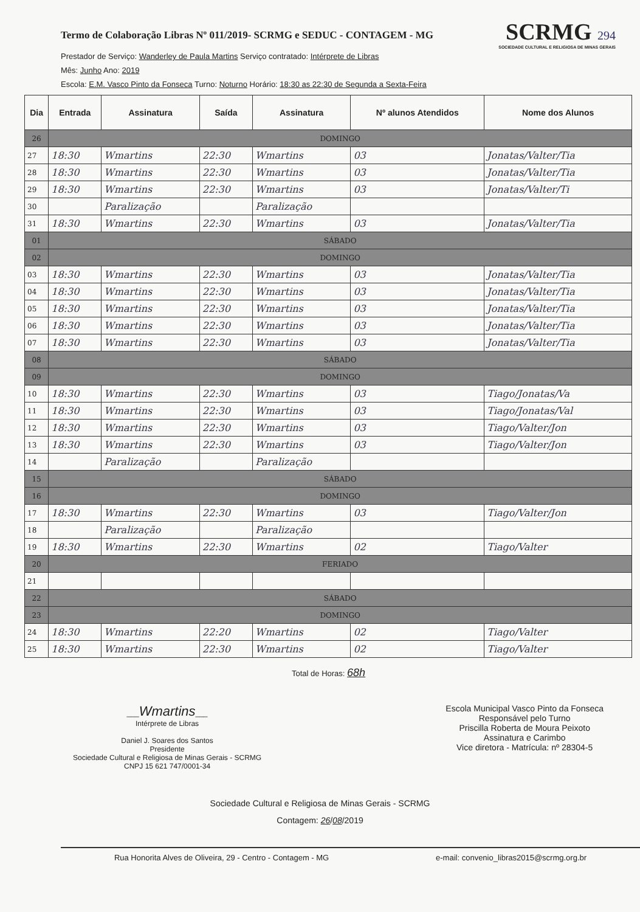Termo de Colaboração Libras Nº 011/2019- SCRMG e SEDUC - CONTAGEM - MG
SCRMG 294
SOCIEDADE CULTURAL E RELIGIOSA DE MINAS GERAIS
Prestador de Serviço: Wanderley de Paula Martins Serviço contratado: Intérprete de Libras
Mês: Junho Ano: 2019
Escola: E.M. Vasco Pinto da Fonseca Turno: Noturno Horário: 18:30 as 22:30 de Segunda a Sexta-Feira
| Dia | Entrada | Assinatura | Saída | Assinatura | Nº alunos Atendidos | Nome dos Alunos |
| --- | --- | --- | --- | --- | --- | --- |
| 26 | DOMINGO | | | | | |
| 27 | 18:30 | Wmartins | 22:30 | Wmartins | 03 | Jonatas/Valter/Tia |
| 28 | 18:30 | Wmartins | 22:30 | Wmartins | 03 | Jonatas/Valter/Tia |
| 29 | 18:30 | Wmartins | 22:30 | Wmartins | 03 | Jonatas/Valter/Ti |
| 30 | | Paralização | | Paralização | | |
| 31 | 18:30 | Wmartins | 22:30 | Wmartins | 03 | Jonatas/Valter/Tia |
| 01 | SÁBADO | | | | | |
| 02 | DOMINGO | | | | | |
| 03 | 18:30 | Wmartins | 22:30 | Wmartins | 03 | Jonatas/Valter/Tia |
| 04 | 18:30 | Wmartins | 22:30 | Wmartins | 03 | Jonatas/Valter/Tia |
| 05 | 18:30 | Wmartins | 22:30 | Wmartins | 03 | Jonatas/Valter/Tia |
| 06 | 18:30 | Wmartins | 22:30 | Wmartins | 03 | Jonatas/Valter/Tia |
| 07 | 18:30 | Wmartins | 22:30 | Wmartins | 03 | Jonatas/Valter/Tia |
| 08 | SÁBADO | | | | | |
| 09 | DOMINGO | | | | | |
| 10 | 18:30 | Wmartins | 22:30 | Wmartins | 03 | Tiago/Jonatas/Va |
| 11 | 18:30 | Wmartins | 22:30 | Wmartins | 03 | Tiago/Jonatas/Val |
| 12 | 18:30 | Wmartins | 22:30 | Wmartins | 03 | Tiago/Valter/Jon |
| 13 | 18:30 | Wmartins | 22:30 | Wmartins | 03 | Tiago/Valter/Jon |
| 14 | | Paralização | | Paralização | | |
| 15 | SÁBADO | | | | | |
| 16 | DOMINGO | | | | | |
| 17 | 18:30 | Wmartins | 22:30 | Wmartins | 03 | Tiago/Valter/Jon |
| 18 | | Paralização | | Paralização | | |
| 19 | 18:30 | Wmartins | 22:30 | Wmartins | 02 | Tiago/Valter |
| 20 | FERIADO | | | | | |
| 21 | | | | | | |
| 22 | SÁBADO | | | | | |
| 23 | DOMINGO | | | | | |
| 24 | 18:30 | Wmartins | 22:20 | Wmartins | 02 | Tiago/Valter |
| 25 | 18:30 | Wmartins | 22:30 | Wmartins | 02 | Tiago/Valter |
Total de Horas: 68h
___Wmartins___
Intérprete de Libras
Daniel J. Soares dos Santos
Presidente
Sociedade Cultural e Religiosa de Minas Gerais - SCRMG
CNPJ 15 621 747/0001-34
Escola Municipal Vasco Pinto da Fonseca
Responsável pelo Turno
Priscilla Roberta de Moura Peixoto
Assinatura e Carimbo
Vice diretora - Matrícula: nº 28304-5
Sociedade Cultural e Religiosa de Minas Gerais - SCRMG
Contagem: 26/08/2019
Rua Honorita Alves de Oliveira, 29 - Centro - Contagem - MG e-mail: convenio_libras2015@scrmg.org.br